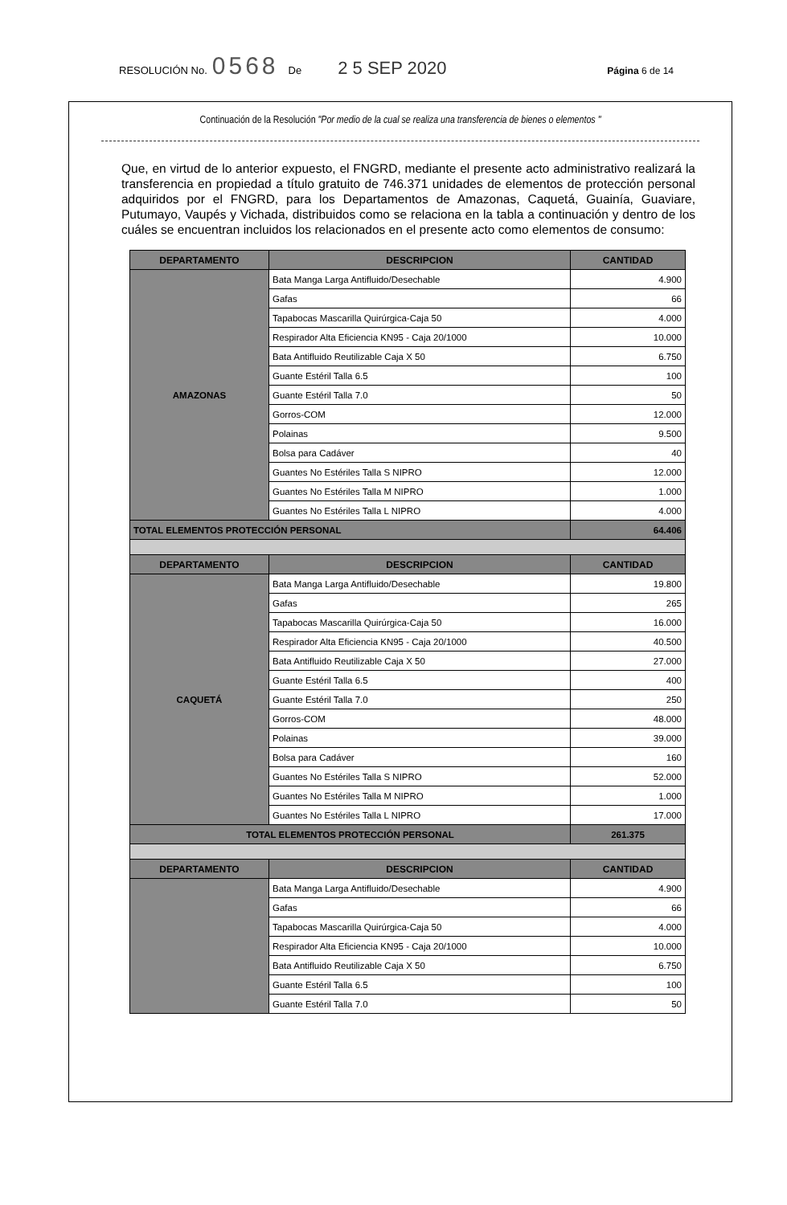RESOLUCIÓN No. 0568 De 2 5 SEP 2020 Página 6 de 14
Continuación de la Resolución "Por medio de la cual se realiza una transferencia de bienes o elementos "
Que, en virtud de lo anterior expuesto, el FNGRD, mediante el presente acto administrativo realizará la transferencia en propiedad a título gratuito de 746.371 unidades de elementos de protección personal adquiridos por el FNGRD, para los Departamentos de Amazonas, Caquetá, Guainía, Guaviare, Putumayo, Vaupés y Vichada, distribuidos como se relaciona en la tabla a continuación y dentro de los cuáles se encuentran incluidos los relacionados en el presente acto como elementos de consumo:
| DEPARTAMENTO | DESCRIPCION | CANTIDAD |
| --- | --- | --- |
| AMAZONAS | Bata Manga Larga Antifluido/Desechable | 4.900 |
| | Gafas | 66 |
| | Tapabocas Mascarilla Quirúrgica-Caja 50 | 4.000 |
| | Respirador Alta Eficiencia KN95 - Caja 20/1000 | 10.000 |
| | Bata Antifluido Reutilizable Caja X 50 | 6.750 |
| | Guante Estéril Talla 6.5 | 100 |
| | Guante Estéril Talla 7.0 | 50 |
| | Gorros-COM | 12.000 |
| | Polainas | 9.500 |
| | Bolsa para Cadáver | 40 |
| | Guantes No Estériles Talla S NIPRO | 12.000 |
| | Guantes No Estériles Talla M NIPRO | 1.000 |
| | Guantes No Estériles Talla L NIPRO | 4.000 |
| TOTAL ELEMENTOS PROTECCIÓN PERSONAL | | 64.406 |
| DEPARTAMENTO | DESCRIPCION | CANTIDAD |
| CAQUETÁ | Bata Manga Larga Antifluido/Desechable | 19.800 |
| | Gafas | 265 |
| | Tapabocas Mascarilla Quirúrgica-Caja 50 | 16.000 |
| | Respirador Alta Eficiencia KN95 - Caja 20/1000 | 40.500 |
| | Bata Antifluido Reutilizable Caja X 50 | 27.000 |
| | Guante Estéril Talla 6.5 | 400 |
| | Guante Estéril Talla 7.0 | 250 |
| | Gorros-COM | 48.000 |
| | Polainas | 39.000 |
| | Bolsa para Cadáver | 160 |
| | Guantes No Estériles Talla S NIPRO | 52.000 |
| | Guantes No Estériles Talla M NIPRO | 1.000 |
| | Guantes No Estériles Talla L NIPRO | 17.000 |
| TOTAL ELEMENTOS PROTECCIÓN PERSONAL | | 261.375 |
| DEPARTAMENTO | DESCRIPCION | CANTIDAD |
| | Bata Manga Larga Antifluido/Desechable | 4.900 |
| | Gafas | 66 |
| | Tapabocas Mascarilla Quirúrgica-Caja 50 | 4.000 |
| | Respirador Alta Eficiencia KN95 - Caja 20/1000 | 10.000 |
| | Bata Antifluido Reutilizable Caja X 50 | 6.750 |
| | Guante Estéril Talla 6.5 | 100 |
| | Guante Estéril Talla 7.0 | 50 |